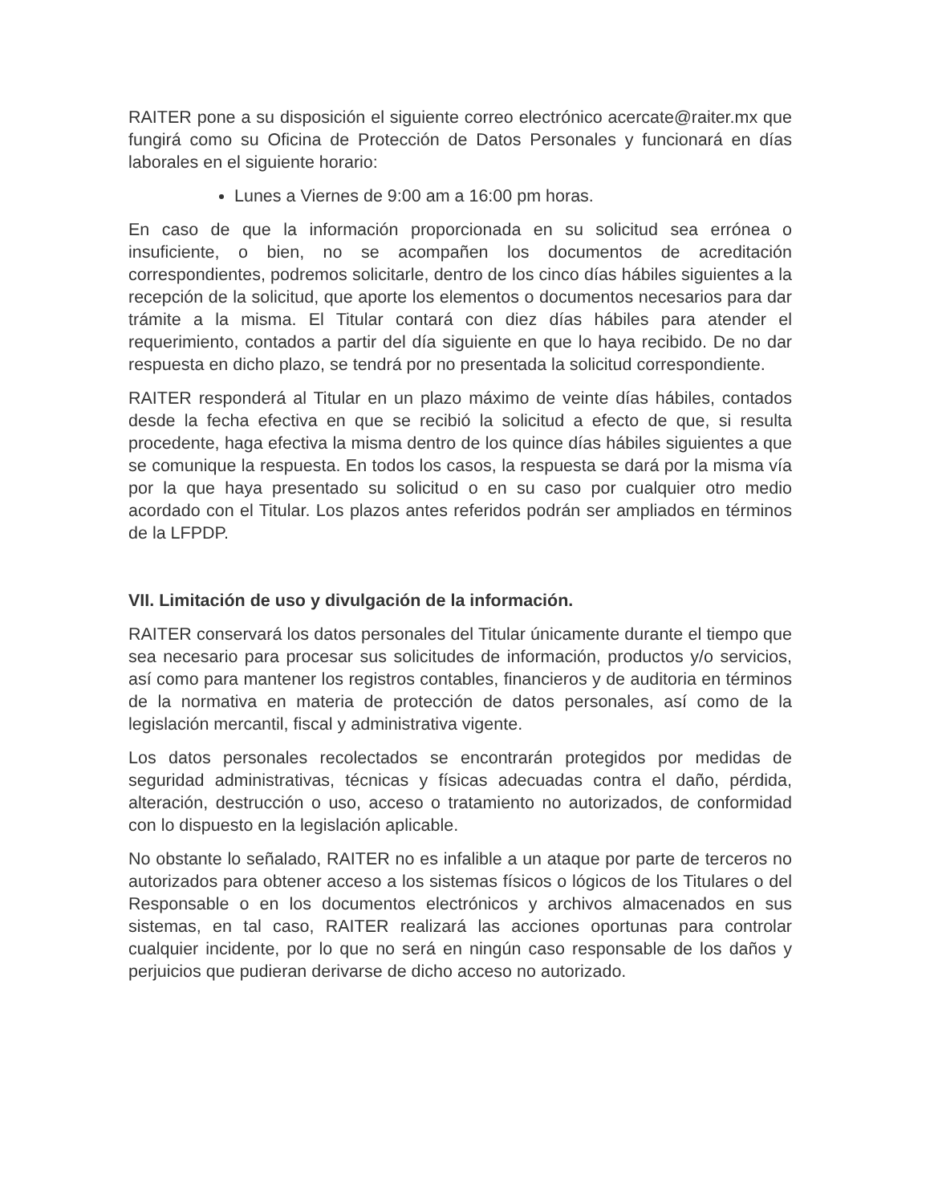RAITER pone a su disposición el siguiente correo electrónico acercate@raiter.mx que fungirá como su Oficina de Protección de Datos Personales y funcionará en días laborales en el siguiente horario:
Lunes a Viernes de 9:00 am a 16:00 pm horas.
En caso de que la información proporcionada en su solicitud sea errónea o insuficiente, o bien, no se acompañen los documentos de acreditación correspondientes, podremos solicitarle, dentro de los cinco días hábiles siguientes a la recepción de la solicitud, que aporte los elementos o documentos necesarios para dar trámite a la misma. El Titular contará con diez días hábiles para atender el requerimiento, contados a partir del día siguiente en que lo haya recibido. De no dar respuesta en dicho plazo, se tendrá por no presentada la solicitud correspondiente.
RAITER responderá al Titular en un plazo máximo de veinte días hábiles, contados desde la fecha efectiva en que se recibió la solicitud a efecto de que, si resulta procedente, haga efectiva la misma dentro de los quince días hábiles siguientes a que se comunique la respuesta. En todos los casos, la respuesta se dará por la misma vía por la que haya presentado su solicitud o en su caso por cualquier otro medio acordado con el Titular. Los plazos antes referidos podrán ser ampliados en términos de la LFPDP.
VII. Limitación de uso y divulgación de la información.
RAITER conservará los datos personales del Titular únicamente durante el tiempo que sea necesario para procesar sus solicitudes de información, productos y/o servicios, así como para mantener los registros contables, financieros y de auditoria en términos de la normativa en materia de protección de datos personales, así como de la legislación mercantil, fiscal y administrativa vigente.
Los datos personales recolectados se encontrarán protegidos por medidas de seguridad administrativas, técnicas y físicas adecuadas contra el daño, pérdida, alteración, destrucción o uso, acceso o tratamiento no autorizados, de conformidad con lo dispuesto en la legislación aplicable.
No obstante lo señalado, RAITER no es infalible a un ataque por parte de terceros no autorizados para obtener acceso a los sistemas físicos o lógicos de los Titulares o del Responsable o en los documentos electrónicos y archivos almacenados en sus sistemas, en tal caso, RAITER realizará las acciones oportunas para controlar cualquier incidente, por lo que no será en ningún caso responsable de los daños y perjuicios que pudieran derivarse de dicho acceso no autorizado.